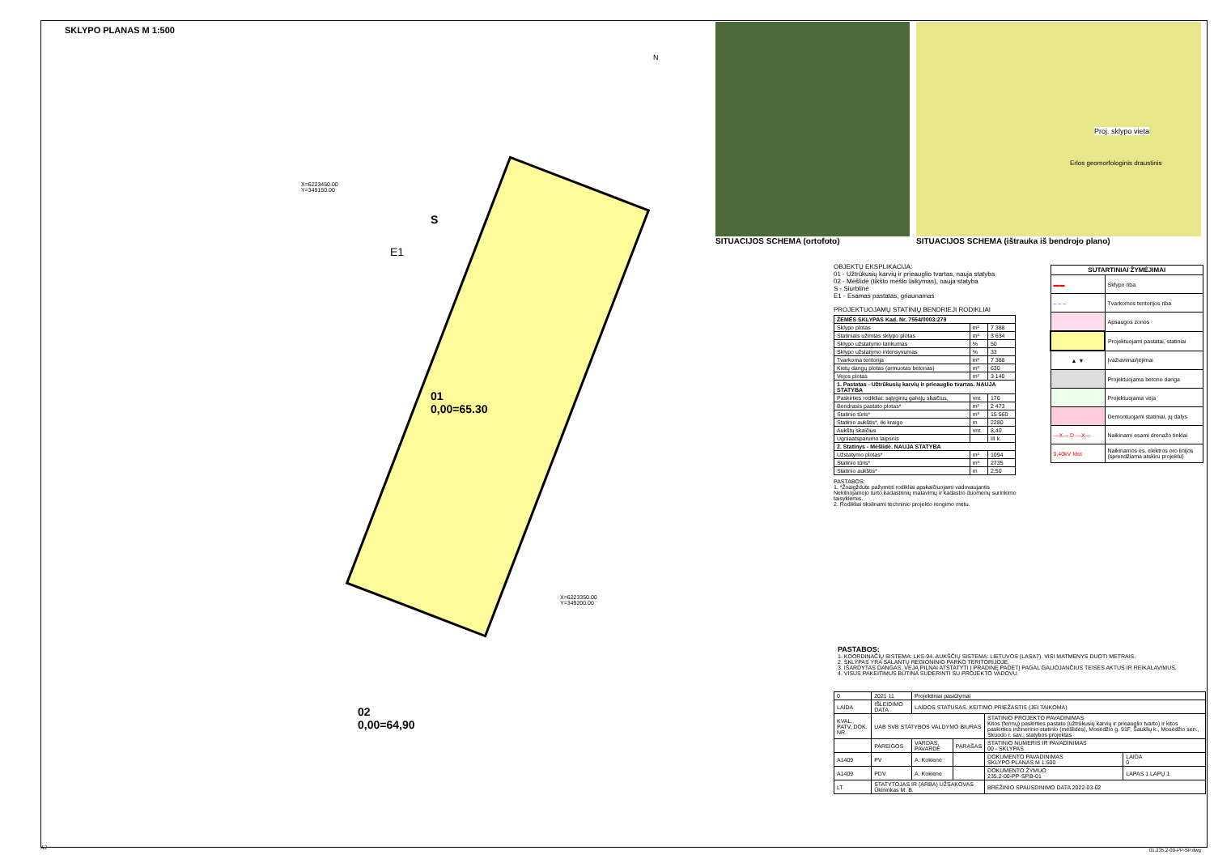SKLYPO PLANAS M 1:500
01
0,00=65.30
02
0,00=64,90
S
E1
X=6223450.00
Y=349150.00
X=6223350.00
Y=349200.00
N
SITUACIJOS SCHEMA (ortofoto)
Proj. sklypo vieta
Erlos geomorfologinis draustinis
SITUACIJOS SCHEMA (ištrauka iš bendrojo plano)
OBJEKTŲ EKSPLIKACIJA:
01 - Užtrūkusių karvių ir prieauglio tvartas, nauja statyba
02 - Mėšlidė (tikšto mėšlo laikymas), nauja statyba
S - Siurblinė
E1 - Esamas pastatas, griaunamas
PROJEKTUOJAMŲ STATINIŲ BENDRIEJI RODIKLIAI
| ŽEMĖS SKLYPAS Kad. Nr. 7554/0003:279 | | |
| --- | --- | --- |
| Sklypo plotas | m² | 7 388 |
| Statiniais užimtas sklypo plotas | m² | 3 634 |
| Sklypo užstatymo tankumas | % | 50 |
| Sklypo užstatymo intensyvumas | % | 33 |
| Tvarkoma teritorija | m² | 7 388 |
| Kietų dangų plotas (armuotas betonas) | m² | 630 |
| Vejos plotas | m² | 3 140 |
| 1. Pastatas - Užtrūkusių karvių ir prieauglio tvartas. NAUJA STATYBA | | |
| Paskirties rodikliai: sąlyginių galvijų skaičius, | vnt. | 176 |
| Bendrasis pastato plotas* | m² | 2 473 |
| Statinio tūris* | m³ | 15 560 |
| Statinio aukštis*, iki kraigo | m | 2280 |
| Aukštų skaičius | vnt. | 8,40 |
| Ugniaatsparumo laipsnis | | III k. |
| 2. Statinys - Mėšlidė. NAUJA STATYBA | | |
| Užstatymo plotas* | m² | 1094 |
| Statinio tūris* | m³ | 2735 |
| Statinio aukštis* | m | 2,50 |
PASTABOS:
1. *Žvaigždute pažymėti rodikliai apskaičiuojami vadovaujantis Nekilnojamojo turto kadastrinių matavimų ir kadastro duomenų surinkimo taisyklėmis.
2. Rodikliai tikslinami techninio projekto rengimo metu.
| SUTARTINIAI ŽYMĖJIMAI | |
| --- | --- |
| ▬▬ | Sklypo riba |
| – – – | Tvarkomos teritorijos riba |
| | Apsaugos zonos |
| | Projektuojami pastatai, statiniai |
| ▲ ▼ | Įvažiavimai/įėjimai |
| | Projektuojama betono danga |
| | Projektuojama veja |
| | Demontuojami statiniai, jų dalys |
| —X— D —X— | Naikinami esami drenažo tinklai |
| 0,40kV Met | Naikinamos es. elektros oro linijos (sprendžiama atskiru projektu) |
PASTABOS:
1. KOORDINAČIŲ SISTEMA: LKS-94. AUKŠČIŲ SISTEMA: LIETUVOS (LASA7). VISI MATMENYS DUOTI METRAIS.
2. SKLYPAS YRA SALANTŲ REGIONINIO PARKO TERITORIJOJE.
3. IŠARDYTAS DANGAS, VEJĄ PILNAI ATSTATYTI Į PRADINĘ PADĖTĮ PAGAL GALIOJANČIUS TEISĖS AKTUS IR REIKALAVIMUS.
4. VISUS PAKEITIMUS BŪTINA SUDERINTI SU PROJEKTO VADOVU.
| 0 | 2021 11 | Projektiniai pasiūlymai | | | |
| LAIDA | IŠLEIDIMO DATA | LAIDOS STATUSAS. KEITIMO PRIEŽASTIS (JEI TAIKOMA) | | | |
| KVAL. PATV. DOK. NR. | UAB SVB STATYBOS VALDYMO BIURAS | | | STATINIO PROJEKTO PAVADINIMAS Kitos (fermų) paskirties pastato (užtrūkusių karvių ir prieauglio tvarto) ir kitos paskirties inžinerinio statinio (mėšlidės), Mosėdžio g. 91F, Šauklių k., Mosėdžio sen., Skuodo r. sav., statybos projektas | |
| | PAREIGOS | VARDAS, PAVARDĖ | PARAŠAS | STATINIO NUMERIS IR PAVADINIMAS 00 - SKLYPAS | |
| A1409 | PV | A. Kokienė | | DOKUMENTO PAVADINIMAS SKLYPO PLANAS M 1:500 | LAIDA 0 |
| A1409 | PDV | A. Kokienė | | DOKUMENTO ŽYMUO 235.2-00-PP-SP.B-01 | LAPAS 1 LAPŲ 1 |
| LT | STATYTOJAS IR (ARBA) UŽSAKOVAS Ūkininkas M. B. | | | BRĖŽINIO SPAUSDINIMO DATA 2022-03-02 | |
A2 01.235.2-00-PP-SP.dwg